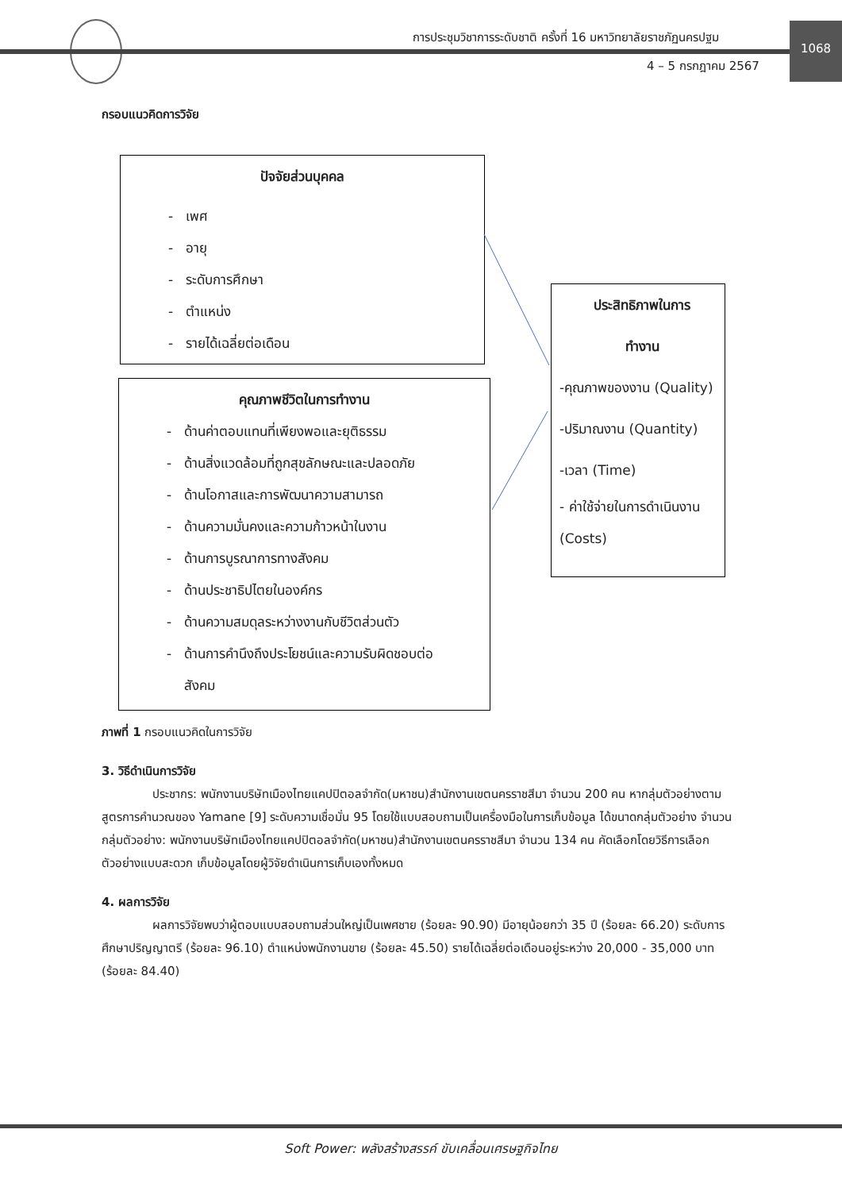การประชุมวิชาการระดับชาติ ครั้งที่ 16 มหาวิทยาลัยราชภัฏนครปฐม
1068
4 – 5 กรกฎาคม 2567
กรอบแนวคิดการวิจัย
ปัจจัยส่วนบุคคล
- เพศ
- อายุ
- ระดับการศึกษา
- ตำแหน่ง
- รายได้เฉลี่ยต่อเดือน
คุณภาพชีวิตในการทำงาน
- ด้านค่าตอบแทนที่เพียงพอและยุติธรรม
- ด้านสิ่งแวดล้อมที่ถูกสุขลักษณะและปลอดภัย
- ด้านโอกาสและการพัฒนาความสามารถ
- ด้านความมั่นคงและความก้าวหน้าในงาน
- ด้านการบูรณาการทางสังคม
- ด้านประชาธิปไตยในองค์กร
- ด้านความสมดุลระหว่างงานกับชีวิตส่วนตัว
- ด้านการคำนึงถึงประโยชน์และความรับผิดชอบต่อ
สังคม
ประสิทธิภาพในการ
ทำงาน
-คุณภาพของงาน (Quality)
-ปริมาณงาน (Quantity)
-เวลา (Time)
- ค่าใช้จ่ายในการดำเนินงาน (Costs)
ภาพที่ 1 กรอบแนวคิดในการวิจัย
3. วิธีดำเนินการวิจัย
ประชากร: พนักงานบริษัทเมืองไทยแคปปิตอลจำกัด(มหาชน)สำนักงานเขตนครราชสีมา จำนวน 200 คน หากลุ่มตัวอย่างตามสูตรการคำนวณของ Yamane [9] ระดับความเชื่อมั่น 95 โดยใช้แบบสอบถามเป็นเครื่องมือในการเก็บข้อมูล ได้ขนาดกลุ่มตัวอย่าง จำนวน กลุ่มตัวอย่าง: พนักงานบริษัทเมืองไทยแคปปิตอลจำกัด(มหาชน)สำนักงานเขตนครราชสีมา จำนวน 134 คน คัดเลือกโดยวิธีการเลือกตัวอย่างแบบสะดวก เก็บข้อมูลโดยผู้วิจัยดำเนินการเก็บเองทั้งหมด
4. ผลการวิจัย
ผลการวิจัยพบว่าผู้ตอบแบบสอบถามส่วนใหญ่เป็นเพศชาย (ร้อยละ 90.90) มีอายุน้อยกว่า 35 ปี (ร้อยละ 66.20) ระดับการศึกษาปริญญาตรี (ร้อยละ 96.10) ตำแหน่งพนักงานขาย (ร้อยละ 45.50) รายได้เฉลี่ยต่อเดือนอยู่ระหว่าง 20,000 - 35,000 บาท (ร้อยละ 84.40)
Soft Power: พลังสร้างสรรค์ ขับเคลื่อนเศรษฐกิจไทย